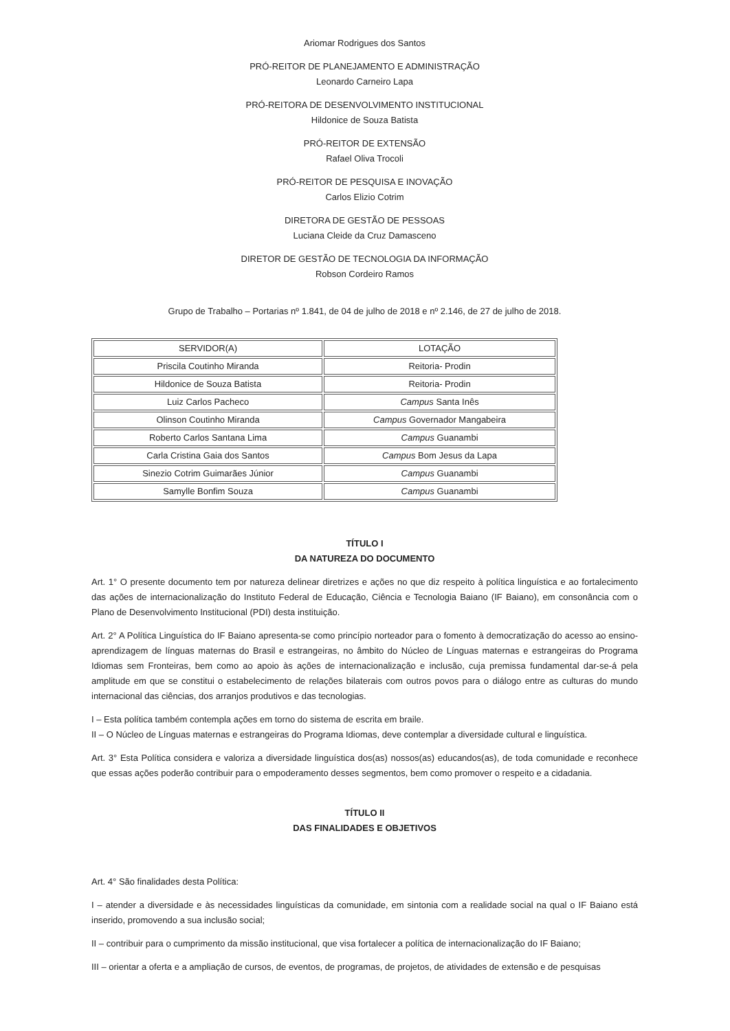Ariomar Rodrigues dos Santos
PRÓ-REITOR DE PLANEJAMENTO E ADMINISTRAÇÃO
Leonardo Carneiro Lapa
PRÓ-REITORA DE DESENVOLVIMENTO INSTITUCIONAL
Hildonice de Souza Batista
PRÓ-REITOR DE EXTENSÃO
Rafael Oliva Trocoli
PRÓ-REITOR DE PESQUISA E INOVAÇÃO
Carlos Elizio Cotrim
DIRETORA DE GESTÃO DE PESSOAS
Luciana Cleide da Cruz Damasceno
DIRETOR DE GESTÃO DE TECNOLOGIA DA INFORMAÇÃO
Robson Cordeiro Ramos
Grupo de Trabalho – Portarias nº 1.841, de 04 de julho de 2018 e nº 2.146, de 27 de julho de 2018.
| SERVIDOR(A) | LOTAÇÃO |
| --- | --- |
| Priscila Coutinho Miranda | Reitoria- Prodin |
| Hildonice de Souza Batista | Reitoria- Prodin |
| Luiz Carlos Pacheco | Campus Santa Inês |
| Olinson Coutinho Miranda | Campus Governador Mangabeira |
| Roberto Carlos Santana Lima | Campus Guanambi |
| Carla Cristina Gaia dos Santos | Campus Bom Jesus da Lapa |
| Sinezio Cotrim Guimarães Júnior | Campus Guanambi |
| Samylle Bonfim Souza | Campus Guanambi |
TÍTULO I
DA NATUREZA DO DOCUMENTO
Art. 1° O presente documento tem por natureza delinear diretrizes e ações no que diz respeito à política linguística e ao fortalecimento das ações de internacionalização do Instituto Federal de Educação, Ciência e Tecnologia Baiano (IF Baiano), em consonância com o Plano de Desenvolvimento Institucional (PDI) desta instituição.
Art. 2° A Política Linguística do IF Baiano apresenta-se como princípio norteador para o fomento à democratização do acesso ao ensino-aprendizagem de línguas maternas do Brasil e estrangeiras, no âmbito do Núcleo de Línguas maternas e estrangeiras do Programa Idiomas sem Fronteiras, bem como ao apoio às ações de internacionalização e inclusão, cuja premissa fundamental dar-se-á pela amplitude em que se constitui o estabelecimento de relações bilaterais com outros povos para o diálogo entre as culturas do mundo internacional das ciências, dos arranjos produtivos e das tecnologias.
I – Esta política também contempla ações em torno do sistema de escrita em braile.
II – O Núcleo de Línguas maternas e estrangeiras do Programa Idiomas, deve contemplar a diversidade cultural e linguística.
Art. 3° Esta Política considera e valoriza a diversidade linguística dos(as) nossos(as) educandos(as), de toda comunidade e reconhece que essas ações poderão contribuir para o empoderamento desses segmentos, bem como promover o respeito e a cidadania.
TÍTULO II
DAS FINALIDADES E OBJETIVOS
Art. 4° São finalidades desta Política:
I – atender a diversidade e às necessidades linguísticas da comunidade, em sintonia com a realidade social na qual o IF Baiano está inserido, promovendo a sua inclusão social;
II – contribuir para o cumprimento da missão institucional, que visa fortalecer a política de internacionalização do IF Baiano;
III – orientar a oferta e a ampliação de cursos, de eventos, de programas, de projetos, de atividades de extensão e de pesquisas